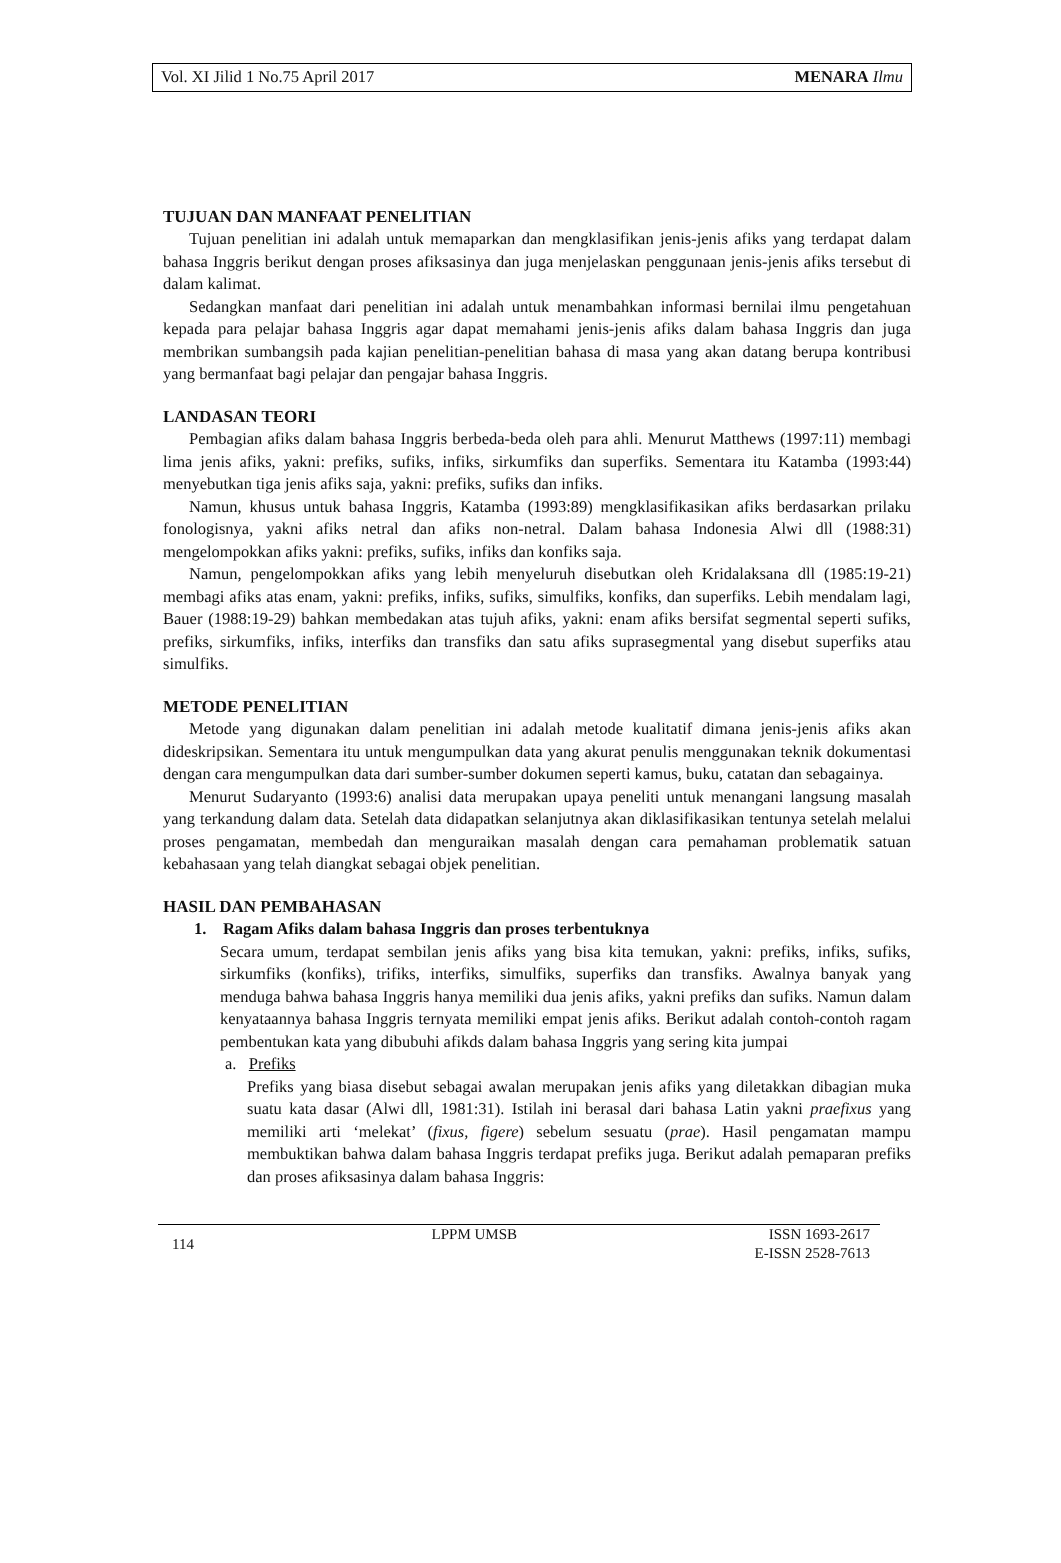Vol. XI Jilid 1 No.75 April 2017 MENARA Ilmu
TUJUAN DAN MANFAAT PENELITIAN
Tujuan penelitian ini adalah untuk memaparkan dan mengklasifikan jenis-jenis afiks yang terdapat dalam bahasa Inggris berikut dengan proses afiksasinya dan juga menjelaskan penggunaan jenis-jenis afiks tersebut di dalam kalimat.
Sedangkan manfaat dari penelitian ini adalah untuk menambahkan informasi bernilai ilmu pengetahuan kepada para pelajar bahasa Inggris agar dapat memahami jenis-jenis afiks dalam bahasa Inggris dan juga membrikan sumbangsih pada kajian penelitian-penelitian bahasa di masa yang akan datang berupa kontribusi yang bermanfaat bagi pelajar dan pengajar bahasa Inggris.
LANDASAN TEORI
Pembagian afiks dalam bahasa Inggris berbeda-beda oleh para ahli. Menurut Matthews (1997:11) membagi lima jenis afiks, yakni: prefiks, sufiks, infiks, sirkumfiks dan superfiks. Sementara itu Katamba (1993:44) menyebutkan tiga jenis afiks saja, yakni: prefiks, sufiks dan infiks.
Namun, khusus untuk bahasa Inggris, Katamba (1993:89) mengklasifikasikan afiks berdasarkan prilaku fonologisnya, yakni afiks netral dan afiks non-netral. Dalam bahasa Indonesia Alwi dll (1988:31) mengelompokkan afiks yakni: prefiks, sufiks, infiks dan konfiks saja.
Namun, pengelompokkan afiks yang lebih menyeluruh disebutkan oleh Kridalaksana dll (1985:19-21) membagi afiks atas enam, yakni: prefiks, infiks, sufiks, simulfiks, konfiks, dan superfiks. Lebih mendalam lagi, Bauer (1988:19-29) bahkan membedakan atas tujuh afiks, yakni: enam afiks bersifat segmental seperti sufiks, prefiks, sirkumfiks, infiks, interfiks dan transfiks dan satu afiks suprasegmental yang disebut superfiks atau simulfiks.
METODE PENELITIAN
Metode yang digunakan dalam penelitian ini adalah metode kualitatif dimana jenis-jenis afiks akan dideskripsikan. Sementara itu untuk mengumpulkan data yang akurat penulis menggunakan teknik dokumentasi dengan cara mengumpulkan data dari sumber-sumber dokumen seperti kamus, buku, catatan dan sebagainya.
Menurut Sudaryanto (1993:6) analisi data merupakan upaya peneliti untuk menangani langsung masalah yang terkandung dalam data. Setelah data didapatkan selanjutnya akan diklasifikasikan tentunya setelah melalui proses pengamatan, membedah dan menguraikan masalah dengan cara pemahaman problematik satuan kebahasaan yang telah diangkat sebagai objek penelitian.
HASIL DAN PEMBAHASAN
1. Ragam Afiks dalam bahasa Inggris dan proses terbentuknya
Secara umum, terdapat sembilan jenis afiks yang bisa kita temukan, yakni: prefiks, infiks, sufiks, sirkumfiks (konfiks), trifiks, interfiks, simulfiks, superfiks dan transfiks. Awalnya banyak yang menduga bahwa bahasa Inggris hanya memiliki dua jenis afiks, yakni prefiks dan sufiks. Namun dalam kenyataannya bahasa Inggris ternyata memiliki empat jenis afiks. Berikut adalah contoh-contoh ragam pembentukan kata yang dibubuhi afikds dalam bahasa Inggris yang sering kita jumpai
a. Prefiks
Prefiks yang biasa disebut sebagai awalan merupakan jenis afiks yang diletakkan dibagian muka suatu kata dasar (Alwi dll, 1981:31). Istilah ini berasal dari bahasa Latin yakni praefixus yang memiliki arti ‘melekat’ (fixus, figere) sebelum sesuatu (prae). Hasil pengamatan mampu membuktikan bahwa dalam bahasa Inggris terdapat prefiks juga. Berikut adalah pemaparan prefiks dan proses afiksasinya dalam bahasa Inggris:
114 LPPM UMSB ISSN 1693-2617
E-ISSN 2528-7613